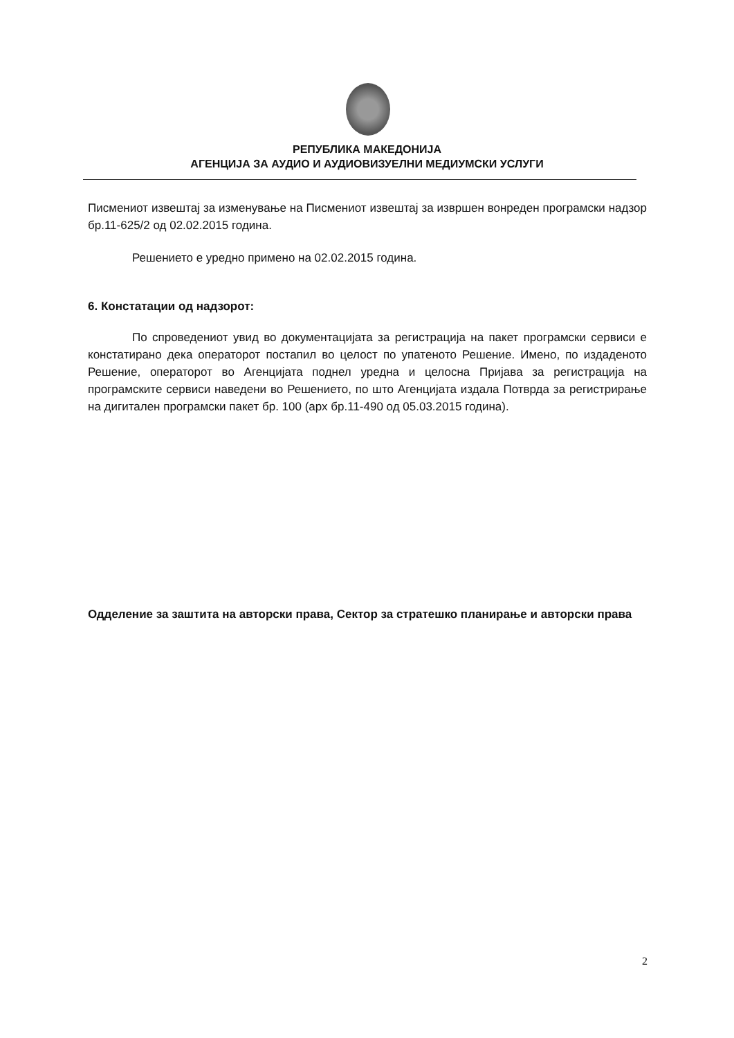РЕПУБЛИКА МАКЕДОНИЈА
АГЕНЦИЈА ЗА АУДИО И АУДИОВИЗУЕЛНИ МЕДИУМСКИ УСЛУГИ
Писмениот извештај за изменување на Писмениот извештај за извршен вонреден програмски надзор бр.11-625/2 од 02.02.2015 година.
Решението е уредно примено на 02.02.2015 година.
6. Констатации од надзорот:
По спроведениот увид во документацијата за регистрација на пакет програмски сервиси е констатирано дека операторот постапил во целост по упатеното Решение. Имено, по издаденото Решение, операторот во Агенцијата поднел уредна и целосна Пријава за регистрација на програмските сервиси наведени во Решението, по што Агенцијата издала Потврда за регистрирање на дигитален програмски пакет бр. 100 (арх бр.11-490 од 05.03.2015 година).
Одделение за заштита на авторски права, Сектор за стратешко планирање и авторски права
2